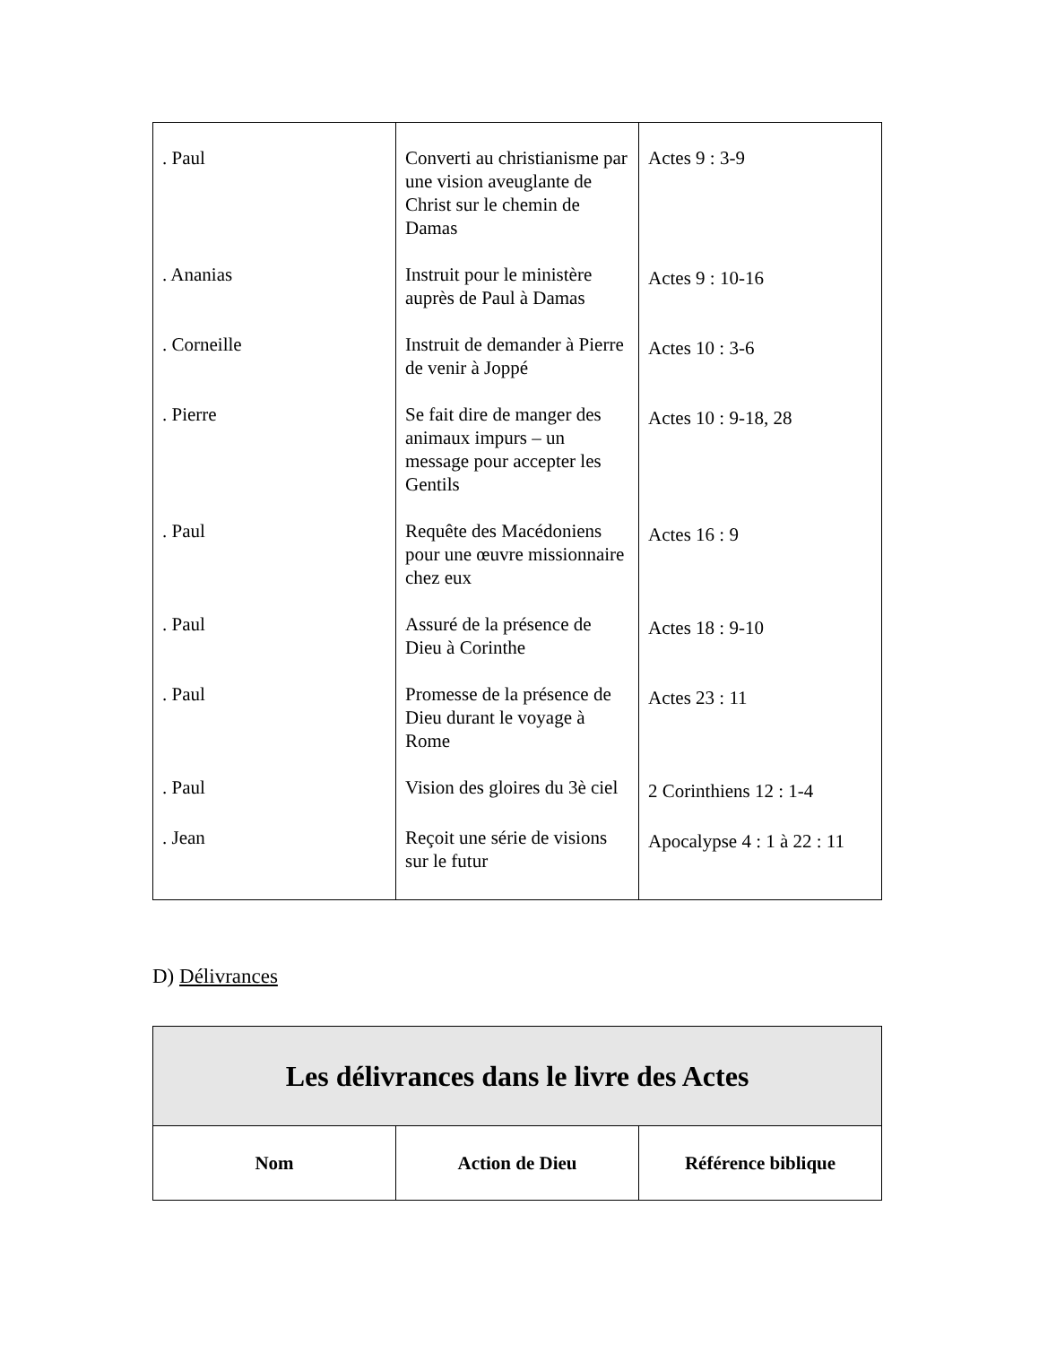| . Paul | Converti au christianisme par une vision aveuglante de Christ sur le chemin de Damas | Actes 9 : 3-9 |
| . Ananias | Instruit pour le ministère auprès de Paul à Damas | Actes 9 : 10-16 |
| . Corneille | Instruit de demander à Pierre de venir à Joppé | Actes 10 : 3-6 |
| . Pierre | Se fait dire de manger des animaux impurs – un message pour accepter les Gentils | Actes 10 : 9-18, 28 |
| . Paul | Requête des Macédoniens pour une œuvre missionnaire chez eux | Actes 16 : 9 |
| . Paul | Assuré de la présence de Dieu à Corinthe | Actes 18 : 9-10 |
| . Paul | Promesse de la présence de Dieu durant le voyage à Rome | Actes 23 : 11 |
| . Paul | Vision des gloires du 3è ciel | 2 Corinthiens 12 : 1-4 |
| . Jean | Reçoit une série de visions sur le futur | Apocalypse 4 : 1 à 22 : 11 |
D) Délivrances
| Les délivrances dans le livre des Actes | | |
| --- | --- | --- |
| Nom | Action de Dieu | Référence biblique |